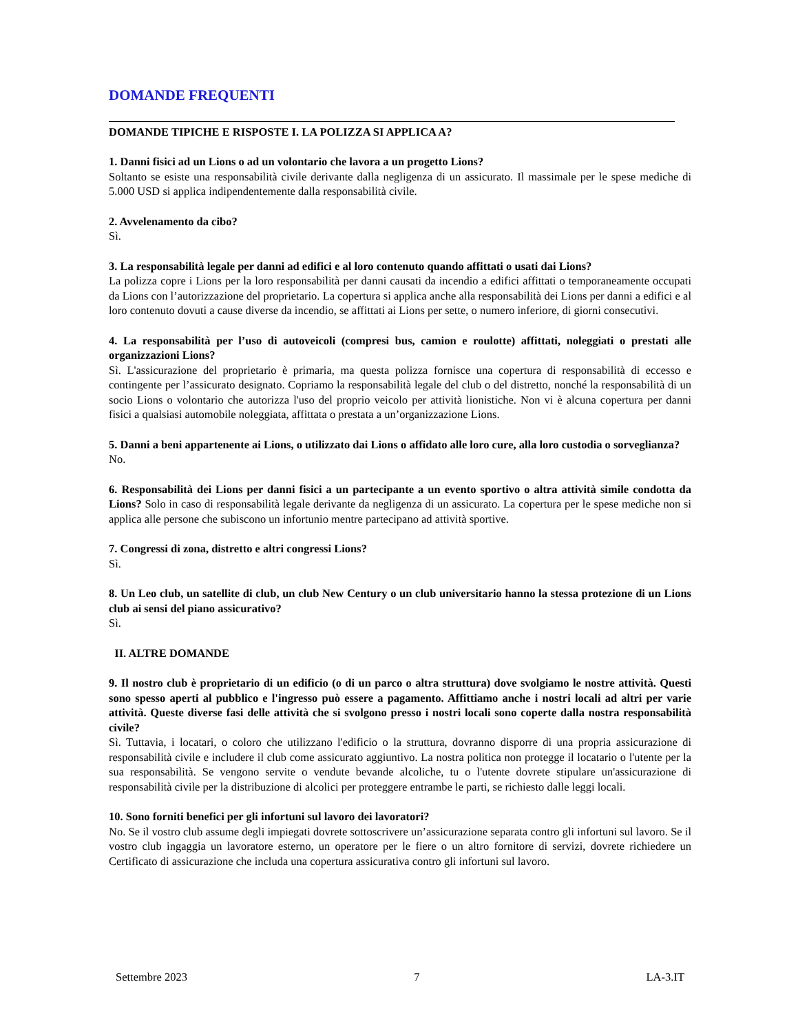DOMANDE FREQUENTI
DOMANDE TIPICHE E RISPOSTE I. LA POLIZZA SI APPLICA A?
1. Danni fisici ad un Lions o ad un volontario che lavora a un progetto Lions?
Soltanto se esiste una responsabilità civile derivante dalla negligenza di un assicurato. Il massimale per le spese mediche di 5.000 USD si applica indipendentemente dalla responsabilità civile.
2. Avvelenamento da cibo?
Sì.
3. La responsabilità legale per danni ad edifici e al loro contenuto quando affittati o usati dai Lions?
La polizza copre i Lions per la loro responsabilità per danni causati da incendio a edifici affittati o temporaneamente occupati da Lions con l’autorizzazione del proprietario. La copertura si applica anche alla responsabilità dei Lions per danni a edifici e al loro contenuto dovuti a cause diverse da incendio, se affittati ai Lions per sette, o numero inferiore, di giorni consecutivi.
4. La responsabilità per l’uso di autoveicoli (compresi bus, camion e roulotte) affittati, noleggiati o prestati alle organizzazioni Lions?
Sì. L'assicurazione del proprietario è primaria, ma questa polizza fornisce una copertura di responsabilità di eccesso e contingente per l’assicurato designato. Copriamo la responsabilità legale del club o del distretto, nonché la responsabilità di un socio Lions o volontario che autorizza l'uso del proprio veicolo per attività lionistiche. Non vi è alcuna copertura per danni fisici a qualsiasi automobile noleggiata, affittata o prestata a un’organizzazione Lions.
5. Danni a beni appartenente ai Lions, o utilizzato dai Lions o affidato alle loro cure, alla loro custodia o sorveglianza?
No.
6. Responsabilità dei Lions per danni fisici a un partecipante a un evento sportivo o altra attività simile condotta da Lions? Solo in caso di responsabilità legale derivante da negligenza di un assicurato. La copertura per le spese mediche non si applica alle persone che subiscono un infortunio mentre partecipano ad attività sportive.
7. Congressi di zona, distretto e altri congressi Lions?
Sì.
8. Un Leo club, un satellite di club, un club New Century o un club universitario hanno la stessa protezione di un Lions club ai sensi del piano assicurativo?
Sì.
II. ALTRE DOMANDE
9. Il nostro club è proprietario di un edificio (o di un parco o altra struttura) dove svolgiamo le nostre attività. Questi sono spesso aperti al pubblico e l'ingresso può essere a pagamento. Affittiamo anche i nostri locali ad altri per varie attività. Queste diverse fasi delle attività che si svolgono presso i nostri locali sono coperte dalla nostra responsabilità civile?
Sì. Tuttavia, i locatari, o coloro che utilizzano l'edificio o la struttura, dovranno disporre di una propria assicurazione di responsabilità civile e includere il club come assicurato aggiuntivo. La nostra politica non protegge il locatario o l'utente per la sua responsabilità. Se vengono servite o vendute bevande alcoliche, tu o l'utente dovrete stipulare un'assicurazione di responsabilità civile per la distribuzione di alcolici per proteggere entrambe le parti, se richiesto dalle leggi locali.
10. Sono forniti benefici per gli infortuni sul lavoro dei lavoratori?
No. Se il vostro club assume degli impiegati dovrete sottoscrivere un’assicurazione separata contro gli infortuni sul lavoro. Se il vostro club ingaggia un lavoratore esterno, un operatore per le fiere o un altro fornitore di servizi, dovrete richiedere un Certificato di assicurazione che includa una copertura assicurativa contro gli infortuni sul lavoro.
Settembre 2023 7 LA-3.IT